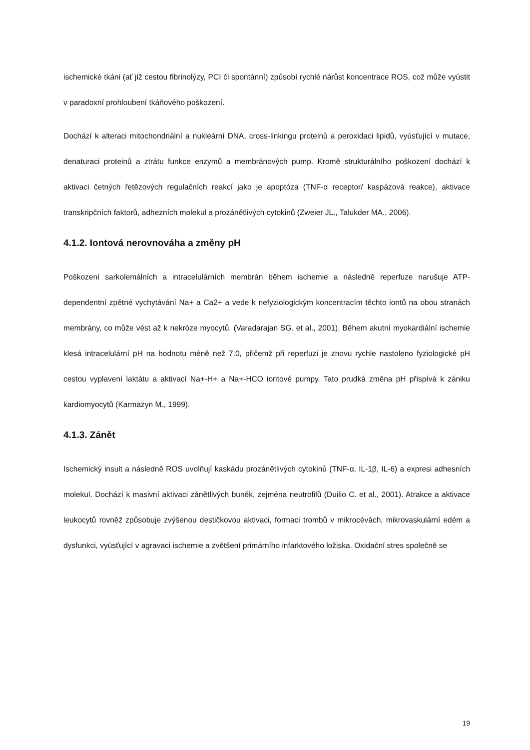ischemické tkáni (ať již cestou fibrinolýzy, PCI či spontánní) způsobí rychlé nárůst koncentrace ROS, což může vyústit v paradoxní prohloubení tkáňového poškození.
Dochází k alteraci mitochondriální a nukleární DNA, cross-linkingu proteinů a peroxidaci lipidů, vyúsťující v mutace, denaturaci proteinů a ztrátu funkce enzymů a membránových pump. Kromě strukturálního poškození dochází k aktivaci četných řetězových regulačních reakcí jako je apoptóza (TNF-α receptor/ kaspázová reakce), aktivace transkripčních faktorů, adhezních molekul a prozánětlivých cytokinů (Zweier JL., Talukder MA., 2006).
4.1.2. Iontová nerovnováha a změny pH
Poškození sarkolemálních a intracelulárních membrán během ischemie a následně reperfuze narušuje ATP-dependentní zpětné vychytávání Na+ a Ca2+ a vede k nefyziologickým koncentracím těchto iontů na obou stranách membrány, co může vést až k nekróze myocytů. (Varadarajan SG. et al., 2001). Během akutní myokardiální ischemie klesá intracelulární pH na hodnotu méně než 7.0, přičemž při reperfuzi je znovu rychle nastoleno fyziologické pH cestou vyplavení laktátu a aktivací Na+-H+ a Na+-HCO iontové pumpy. Tato prudká změna pH přispívá k zániku kardiomyocytů (Karmazyn M., 1999).
4.1.3. Zánět
Ischemický insult a následně ROS uvolňují kaskádu prozánětlivých cytokinů (TNF-α, IL-1β, IL-6) a expresi adhesních molekul. Dochází k masivní aktivaci zánětlivých buněk, zejména neutrofilů (Duilio C. et al., 2001). Atrakce a aktivace leukocytů rovněž způsobuje zvýšenou destičkovou aktivaci, formaci trombů v mikrocévách, mikrovaskulární edém a dysfunkci, vyúsťující v agravaci ischemie a zvětšení primárního infarktového ložiska. Oxidační stres společně se
19